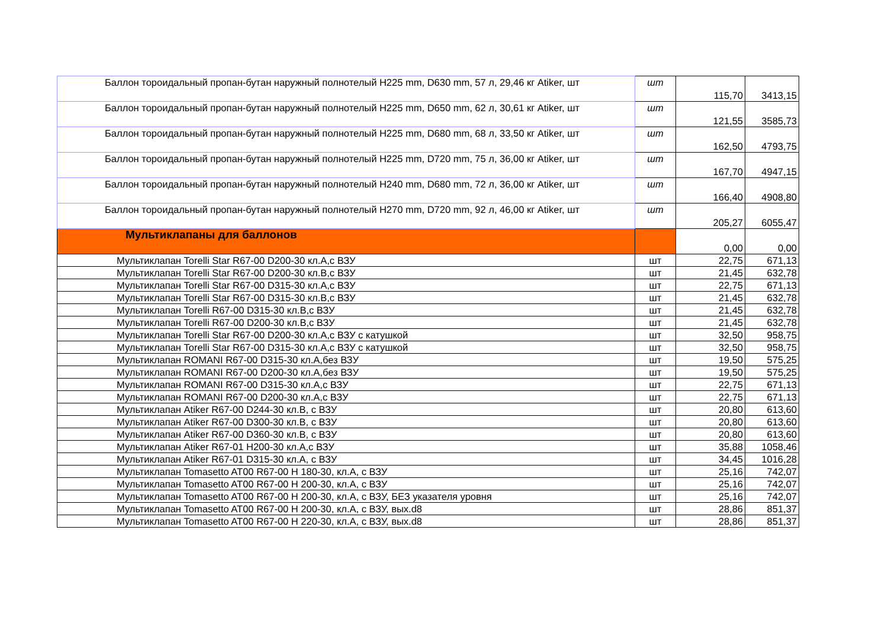| Баллон тороидальный пропан-бутан наружный полнотелый Н225 mm, D630 mm, 57 л, 29,46 кг Atiker, шт | шт | 115,70 | 3413,15 |
| Баллон тороидальный пропан-бутан наружный полнотелый Н225 mm, D650 mm, 62 л, 30,61 кг Atiker, шт | шт | 121,55 | 3585,73 |
| Баллон тороидальный пропан-бутан наружный полнотелый Н225 mm, D680 mm, 68 л, 33,50 кг Atiker, шт | шт | 162,50 | 4793,75 |
| Баллон тороидальный пропан-бутан наружный полнотелый Н225 mm, D720 mm, 75 л, 36,00 кг Atiker, шт | шт | 167,70 | 4947,15 |
| Баллон тороидальный пропан-бутан наружный полнотелый Н240 mm, D680 mm, 72 л, 36,00 кг Atiker, шт | шт | 166,40 | 4908,80 |
| Баллон тороидальный пропан-бутан наружный полнотелый Н270 mm, D720 mm, 92 л, 46,00 кг Atiker, шт | шт | 205,27 | 6055,47 |
| Мультиклапаны для баллонов | | 0,00 | 0,00 |
| Мультиклапан Torelli Star R67-00 D200-30 кл.А,с ВЗУ | шт | 22,75 | 671,13 |
| Мультиклапан Torelli Star R67-00 D200-30 кл.В,с ВЗУ | шт | 21,45 | 632,78 |
| Мультиклапан Torelli Star R67-00 D315-30 кл.А,с ВЗУ | шт | 22,75 | 671,13 |
| Мультиклапан Torelli Star R67-00 D315-30 кл.В,с ВЗУ | шт | 21,45 | 632,78 |
| Мультиклапан Torelli R67-00 D315-30 кл.В,с ВЗУ | шт | 21,45 | 632,78 |
| Мультиклапан Torelli R67-00 D200-30 кл.В,с ВЗУ | шт | 21,45 | 632,78 |
| Мультиклапан Torelli Star R67-00 D200-30 кл.А,с ВЗУ с катушкой | шт | 32,50 | 958,75 |
| Мультиклапан Torelli Star R67-00 D315-30 кл.А,с ВЗУ с катушкой | шт | 32,50 | 958,75 |
| Мультиклапан ROMANI R67-00 D315-30 кл.А,без ВЗУ | шт | 19,50 | 575,25 |
| Мультиклапан ROMANI R67-00 D200-30 кл.А,без ВЗУ | шт | 19,50 | 575,25 |
| Мультиклапан ROMANI R67-00 D315-30 кл.А,с ВЗУ | шт | 22,75 | 671,13 |
| Мультиклапан ROMANI R67-00 D200-30 кл.А,с ВЗУ | шт | 22,75 | 671,13 |
| Мультиклапан Atiker R67-00 D244-30 кл.В, с ВЗУ | шт | 20,80 | 613,60 |
| Мультиклапан Atiker R67-00 D300-30 кл.В, с ВЗУ | шт | 20,80 | 613,60 |
| Мультиклапан Atiker R67-00 D360-30 кл.В, с ВЗУ | шт | 20,80 | 613,60 |
| Мультиклапан Atiker R67-01 H200-30 кл.А,с ВЗУ | шт | 35,88 | 1058,46 |
| Мультиклапан Atiker R67-01 D315-30 кл.А, с ВЗУ | шт | 34,45 | 1016,28 |
| Мультиклапан Tomasetto AT00 R67-00 H 180-30, кл.А, с ВЗУ | шт | 25,16 | 742,07 |
| Мультиклапан Tomasetto AT00 R67-00 H 200-30, кл.А, с ВЗУ | шт | 25,16 | 742,07 |
| Мультиклапан Tomasetto AT00 R67-00 H 200-30, кл.А, с ВЗУ, БЕЗ указателя уровня | шт | 25,16 | 742,07 |
| Мультиклапан Tomasetto AT00 R67-00 H 200-30, кл.А, с ВЗУ, вых.d8 | шт | 28,86 | 851,37 |
| Мультиклапан Tomasetto AT00 R67-00 H 220-30, кл.А, с ВЗУ, вых.d8 | шт | 28,86 | 851,37 |